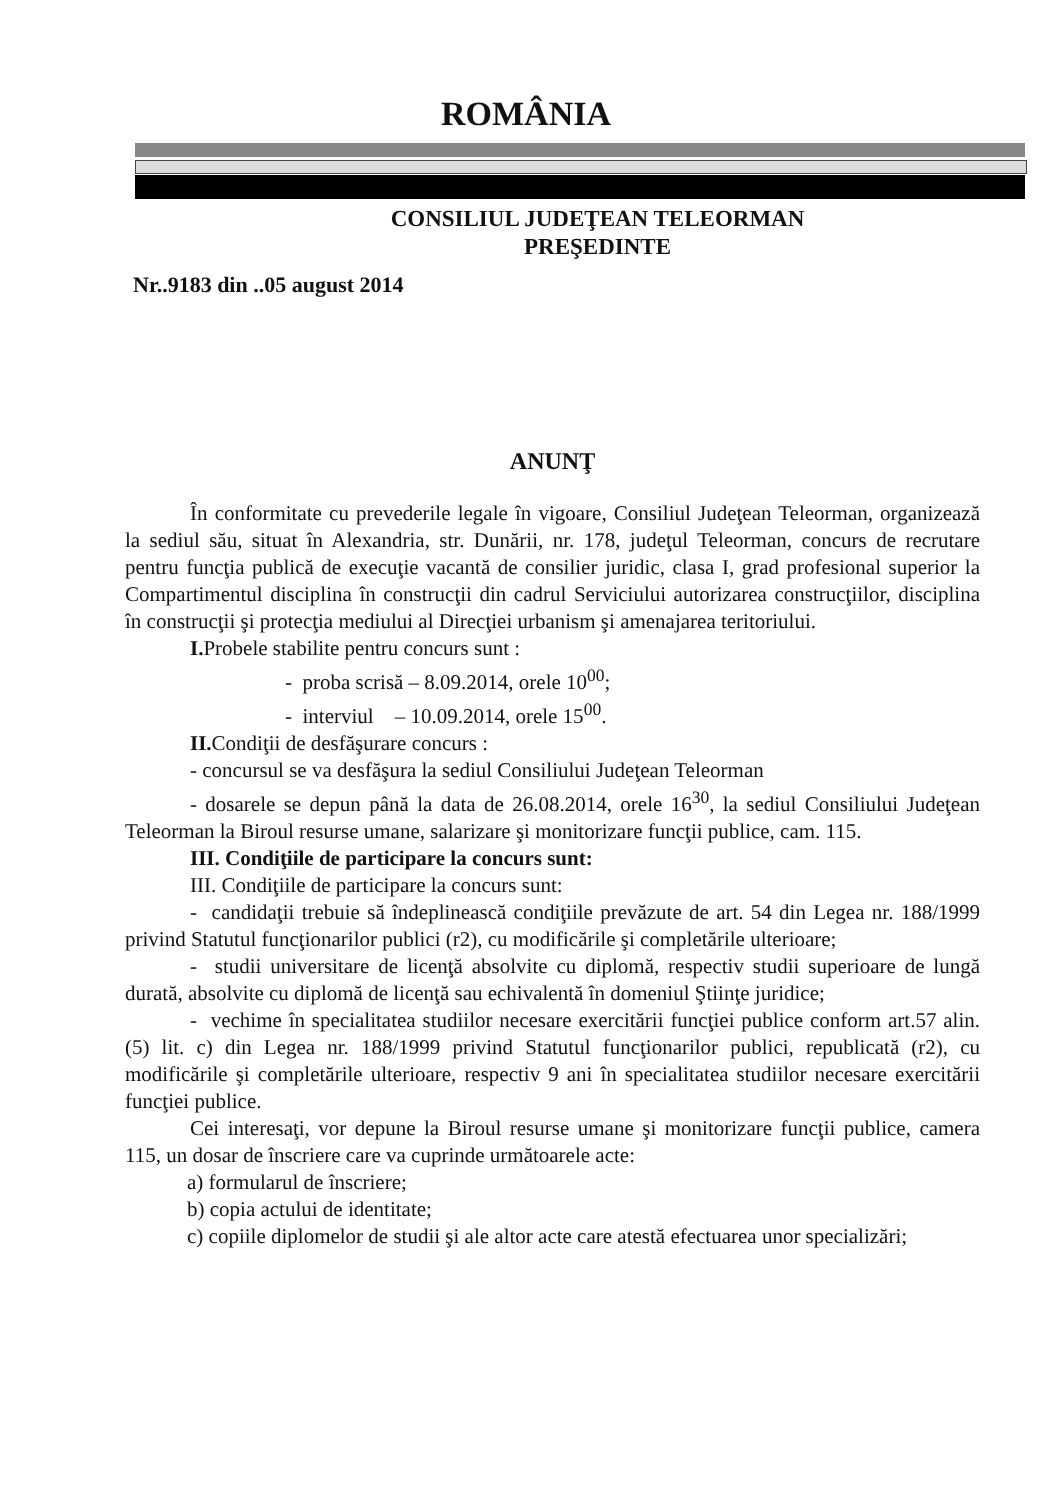ROMÂNIA
CONSILIUL JUDEŢEAN TELEORMAN
PREŞEDINTE
Nr..9183 din ..05 august 2014
ANUNŢ
În conformitate cu prevederile legale în vigoare, Consiliul Judeţean Teleorman, organizează la sediul său, situat în Alexandria, str. Dunării, nr. 178, judeţul Teleorman, concurs de recrutare pentru funcţia publică de execuţie vacantă de consilier juridic, clasa I, grad profesional superior la Compartimentul disciplina în construcţii din cadrul Serviciului autorizarea construcţiilor, disciplina în construcţii şi protecţia mediului al Direcţiei urbanism şi amenajarea teritoriului.
I. Probele stabilite pentru concurs sunt :
- proba scrisă – 8.09.2014, orele 10<sup>00</sup>;
- interviul – 10.09.2014, orele 15<sup>00</sup>.
II. Condiţii de desfăşurare concurs :
- concursul se va desfăşura la sediul Consiliului Judeţean Teleorman
- dosarele se depun până la data de 26.08.2014, orele 16<sup>30</sup>, la sediul Consiliului Judeţean Teleorman la Biroul resurse umane, salarizare şi monitorizare funcţii publice, cam. 115.
III. Condiţiile de participare la concurs sunt:
III. Condiţiile de participare la concurs sunt:
- candidaţii trebuie să îndeplinească condiţiile prevăzute de art. 54 din Legea nr. 188/1999 privind Statutul funcţionarilor publici (r2), cu modificările şi completările ulterioare;
- studii universitare de licenţă absolvite cu diplomă, respectiv studii superioare de lungă durată, absolvite cu diplomă de licenţă sau echivalentă în domeniul Ştiinţe juridice;
- vechime în specialitatea studiilor necesare exercitării funcţiei publice conform art.57 alin.(5) lit. c) din Legea nr. 188/1999 privind Statutul funcţionarilor publici, republicată (r2), cu modificările şi completările ulterioare, respectiv 9 ani în specialitatea studiilor necesare exercitării funcţiei publice.
Cei interesaţi, vor depune la Biroul resurse umane şi monitorizare funcţii publice, camera 115, un dosar de înscriere care va cuprinde următoarele acte:
a) formularul de înscriere;
b) copia actului de identitate;
c) copiile diplomelor de studii şi ale altor acte care atestă efectuarea unor specializări;